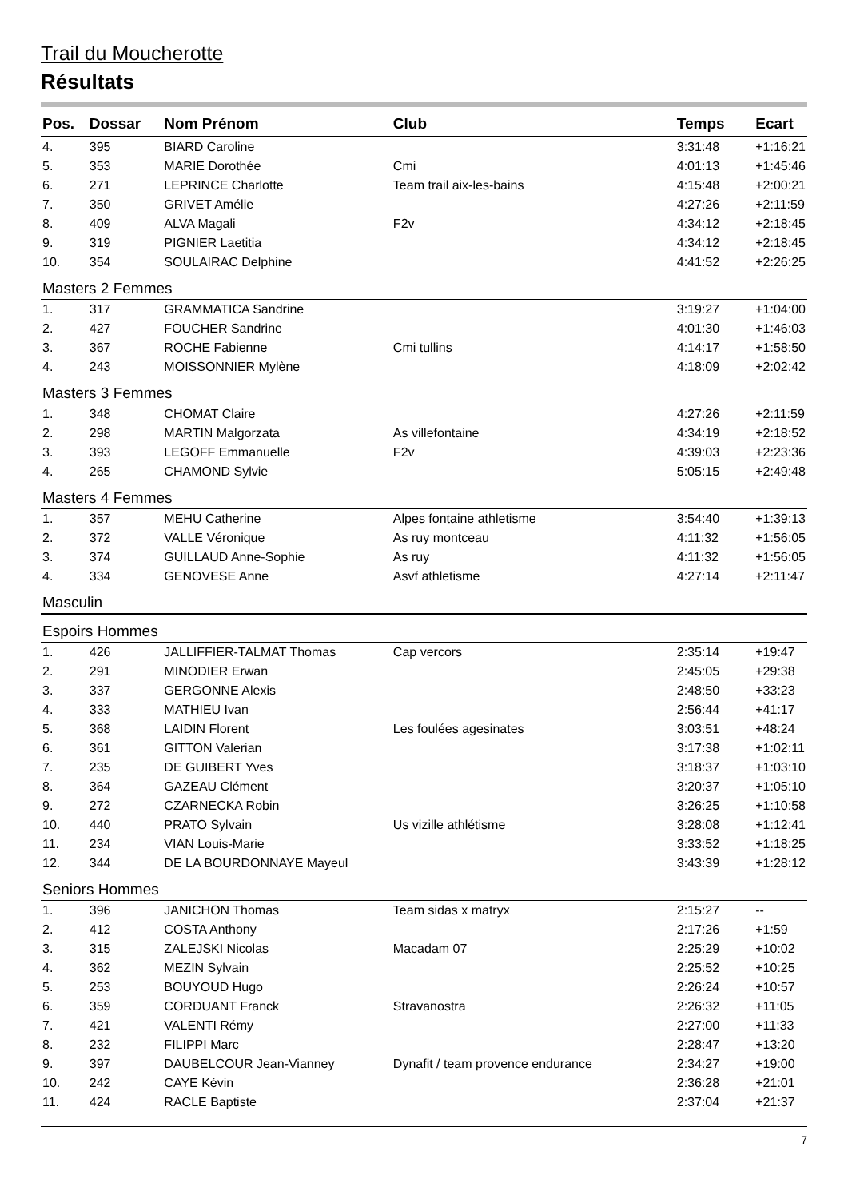Trail du Moucherotte
Résultats
| Pos. | Dossar | Nom Prénom | Club | Temps | Ecart |
| --- | --- | --- | --- | --- | --- |
| 4. | 395 | BIARD Caroline | | 3:31:48 | +1:16:21 |
| 5. | 353 | MARIE Dorothée | Cmi | 4:01:13 | +1:45:46 |
| 6. | 271 | LEPRINCE Charlotte | Team trail aix-les-bains | 4:15:48 | +2:00:21 |
| 7. | 350 | GRIVET Amélie | | 4:27:26 | +2:11:59 |
| 8. | 409 | ALVA Magali | F2v | 4:34:12 | +2:18:45 |
| 9. | 319 | PIGNIER Laetitia | | 4:34:12 | +2:18:45 |
| 10. | 354 | SOULAIRAC Delphine | | 4:41:52 | +2:26:25 |
| Masters 2 Femmes | | | | | |
| 1. | 317 | GRAMMATICA Sandrine | | 3:19:27 | +1:04:00 |
| 2. | 427 | FOUCHER Sandrine | | 4:01:30 | +1:46:03 |
| 3. | 367 | ROCHE Fabienne | Cmi tullins | 4:14:17 | +1:58:50 |
| 4. | 243 | MOISSONNIER Mylène | | 4:18:09 | +2:02:42 |
| Masters 3 Femmes | | | | | |
| 1. | 348 | CHOMAT Claire | | 4:27:26 | +2:11:59 |
| 2. | 298 | MARTIN Malgorzata | As villefontaine | 4:34:19 | +2:18:52 |
| 3. | 393 | LEGOFF Emmanuelle | F2v | 4:39:03 | +2:23:36 |
| 4. | 265 | CHAMOND Sylvie | | 5:05:15 | +2:49:48 |
| Masters 4 Femmes | | | | | |
| 1. | 357 | MEHU Catherine | Alpes fontaine athletisme | 3:54:40 | +1:39:13 |
| 2. | 372 | VALLE Véronique | As ruy montceau | 4:11:32 | +1:56:05 |
| 3. | 374 | GUILLAUD Anne-Sophie | As ruy | 4:11:32 | +1:56:05 |
| 4. | 334 | GENOVESE Anne | Asvf athletisme | 4:27:14 | +2:11:47 |
| Masculin | | | | | |
| Espoirs Hommes | | | | | |
| 1. | 426 | JALLIFFIER-TALMAT Thomas | Cap vercors | 2:35:14 | +19:47 |
| 2. | 291 | MINODIER Erwan | | 2:45:05 | +29:38 |
| 3. | 337 | GERGONNE Alexis | | 2:48:50 | +33:23 |
| 4. | 333 | MATHIEU Ivan | | 2:56:44 | +41:17 |
| 5. | 368 | LAIDIN Florent | Les foulées agesinates | 3:03:51 | +48:24 |
| 6. | 361 | GITTON Valerian | | 3:17:38 | +1:02:11 |
| 7. | 235 | DE GUIBERT Yves | | 3:18:37 | +1:03:10 |
| 8. | 364 | GAZEAU Clément | | 3:20:37 | +1:05:10 |
| 9. | 272 | CZARNECKA Robin | | 3:26:25 | +1:10:58 |
| 10. | 440 | PRATO Sylvain | Us vizille athlétisme | 3:28:08 | +1:12:41 |
| 11. | 234 | VIAN Louis-Marie | | 3:33:52 | +1:18:25 |
| 12. | 344 | DE LA BOURDONNAYE Mayeul | | 3:43:39 | +1:28:12 |
| Seniors Hommes | | | | | |
| 1. | 396 | JANICHON Thomas | Team sidas x matryx | 2:15:27 | -- |
| 2. | 412 | COSTA Anthony | | 2:17:26 | +1:59 |
| 3. | 315 | ZALEJSKI Nicolas | Macadam 07 | 2:25:29 | +10:02 |
| 4. | 362 | MEZIN Sylvain | | 2:25:52 | +10:25 |
| 5. | 253 | BOUYOUD Hugo | | 2:26:24 | +10:57 |
| 6. | 359 | CORDUANT Franck | Stravanostra | 2:26:32 | +11:05 |
| 7. | 421 | VALENTI Rémy | | 2:27:00 | +11:33 |
| 8. | 232 | FILIPPI Marc | | 2:28:47 | +13:20 |
| 9. | 397 | DAUBELCOUR Jean-Vianney | Dynafit / team provence endurance | 2:34:27 | +19:00 |
| 10. | 242 | CAYE Kévin | | 2:36:28 | +21:01 |
| 11. | 424 | RACLE Baptiste | | 2:37:04 | +21:37 |
7